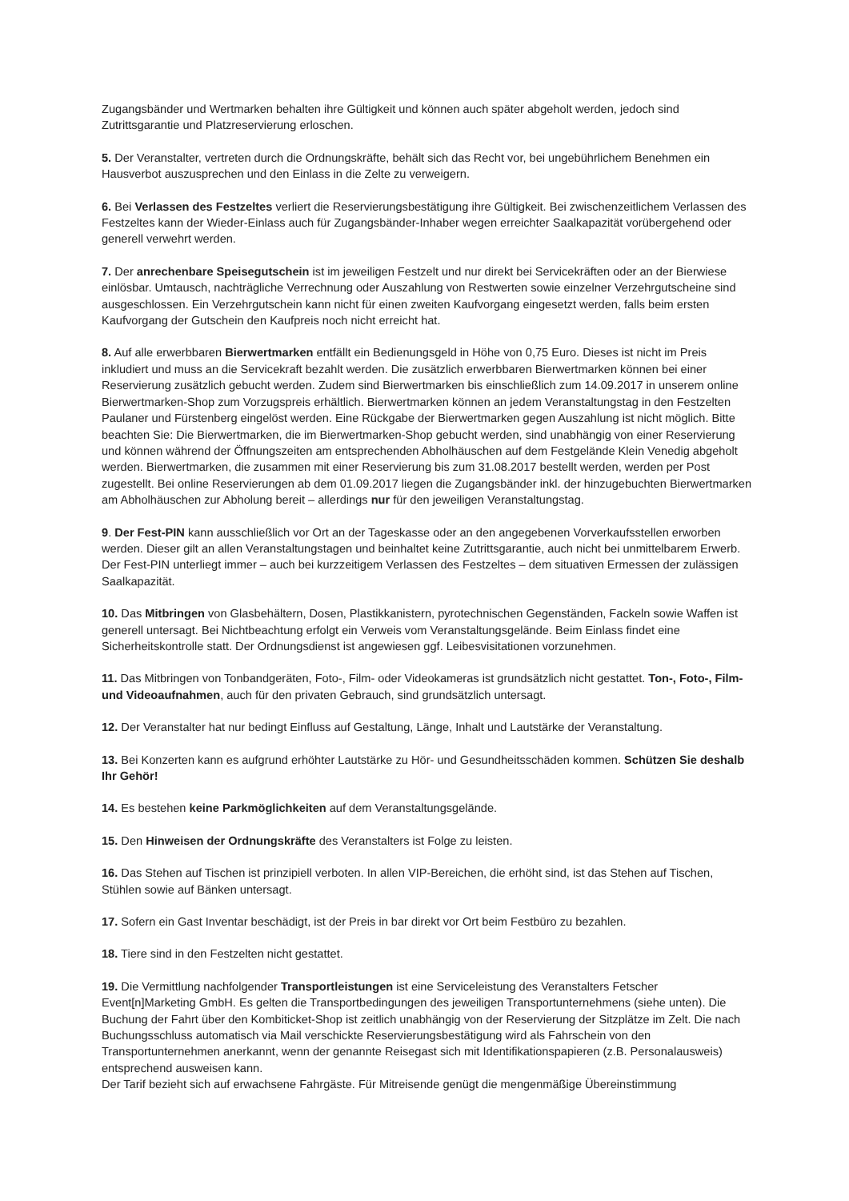Zugangsbänder und Wertmarken behalten ihre Gültigkeit und können auch später abgeholt werden, jedoch sind Zutrittsgarantie und Platzreservierung erloschen.
5. Der Veranstalter, vertreten durch die Ordnungskräfte, behält sich das Recht vor, bei ungebührlichem Benehmen ein Hausverbot auszusprechen und den Einlass in die Zelte zu verweigern.
6. Bei Verlassen des Festzeltes verliert die Reservierungsbestätigung ihre Gültigkeit. Bei zwischenzeitlichem Verlassen des Festzeltes kann der Wieder-Einlass auch für Zugangsbänder-Inhaber wegen erreichter Saalkapazität vorübergehend oder generell verwehrt werden.
7. Der anrechenbare Speisegutschein ist im jeweiligen Festzelt und nur direkt bei Servicekräften oder an der Bierwiese einlösbar. Umtausch, nachträgliche Verrechnung oder Auszahlung von Restwerten sowie einzelner Verzehrgutscheine sind ausgeschlossen. Ein Verzehrgutschein kann nicht für einen zweiten Kaufvorgang eingesetzt werden, falls beim ersten Kaufvorgang der Gutschein den Kaufpreis noch nicht erreicht hat.
8. Auf alle erwerbbaren Bierwertmarken entfällt ein Bedienungsgeld in Höhe von 0,75 Euro. Dieses ist nicht im Preis inkludiert und muss an die Servicekraft bezahlt werden. Die zusätzlich erwerbbaren Bierwertmarken können bei einer Reservierung zusätzlich gebucht werden. Zudem sind Bierwertmarken bis einschließlich zum 14.09.2017 in unserem online Bierwertmarken-Shop zum Vorzugspreis erhältlich. Bierwertmarken können an jedem Veranstaltungstag in den Festzelten Paulaner und Fürstenberg eingelöst werden. Eine Rückgabe der Bierwertmarken gegen Auszahlung ist nicht möglich. Bitte beachten Sie: Die Bierwertmarken, die im Bierwertmarken-Shop gebucht werden, sind unabhängig von einer Reservierung und können während der Öffnungszeiten am entsprechenden Abholhäuschen auf dem Festgelände Klein Venedig abgeholt werden. Bierwertmarken, die zusammen mit einer Reservierung bis zum 31.08.2017 bestellt werden, werden per Post zugestellt. Bei online Reservierungen ab dem 01.09.2017 liegen die Zugangsbänder inkl. der hinzugebuchten Bierwertmarken am Abholhäuschen zur Abholung bereit – allerdings nur für den jeweiligen Veranstaltungstag.
9. Der Fest-PIN kann ausschließlich vor Ort an der Tageskasse oder an den angegebenen Vorverkaufsstellen erworben werden. Dieser gilt an allen Veranstaltungstagen und beinhaltet keine Zutrittsgarantie, auch nicht bei unmittelbarem Erwerb. Der Fest-PIN unterliegt immer – auch bei kurzzeitigem Verlassen des Festzeltes – dem situativen Ermessen der zulässigen Saalkapazität.
10. Das Mitbringen von Glasbehältern, Dosen, Plastikkanistern, pyrotechnischen Gegenständen, Fackeln sowie Waffen ist generell untersagt. Bei Nichtbeachtung erfolgt ein Verweis vom Veranstaltungsgelände. Beim Einlass findet eine Sicherheitskontrolle statt. Der Ordnungsdienst ist angewiesen ggf. Leibesvisitationen vorzunehmen.
11. Das Mitbringen von Tonbandgeräten, Foto-, Film- oder Videokameras ist grundsätzlich nicht gestattet. Ton-, Foto-, Film- und Videoaufnahmen, auch für den privaten Gebrauch, sind grundsätzlich untersagt.
12. Der Veranstalter hat nur bedingt Einfluss auf Gestaltung, Länge, Inhalt und Lautstärke der Veranstaltung.
13. Bei Konzerten kann es aufgrund erhöhter Lautstärke zu Hör- und Gesundheitsschäden kommen. Schützen Sie deshalb Ihr Gehör!
14. Es bestehen keine Parkmöglichkeiten auf dem Veranstaltungsgelände.
15. Den Hinweisen der Ordnungskräfte des Veranstalters ist Folge zu leisten.
16. Das Stehen auf Tischen ist prinzipiell verboten. In allen VIP-Bereichen, die erhöht sind, ist das Stehen auf Tischen, Stühlen sowie auf Bänken untersagt.
17. Sofern ein Gast Inventar beschädigt, ist der Preis in bar direkt vor Ort beim Festbüro zu bezahlen.
18. Tiere sind in den Festzelten nicht gestattet.
19. Die Vermittlung nachfolgender Transportleistungen ist eine Serviceleistung des Veranstalters Fetscher Event[n]Marketing GmbH. Es gelten die Transportbedingungen des jeweiligen Transportunternehmens (siehe unten). Die Buchung der Fahrt über den Kombiticket-Shop ist zeitlich unabhängig von der Reservierung der Sitzplätze im Zelt. Die nach Buchungsschluss automatisch via Mail verschickte Reservierungsbestätigung wird als Fahrschein von den Transportunternehmen anerkannt, wenn der genannte Reisegast sich mit Identifikationspapieren (z.B. Personalausweis) entsprechend ausweisen kann.
Der Tarif bezieht sich auf erwachsene Fahrgäste. Für Mitreisende genügt die mengenmäßige Übereinstimmung